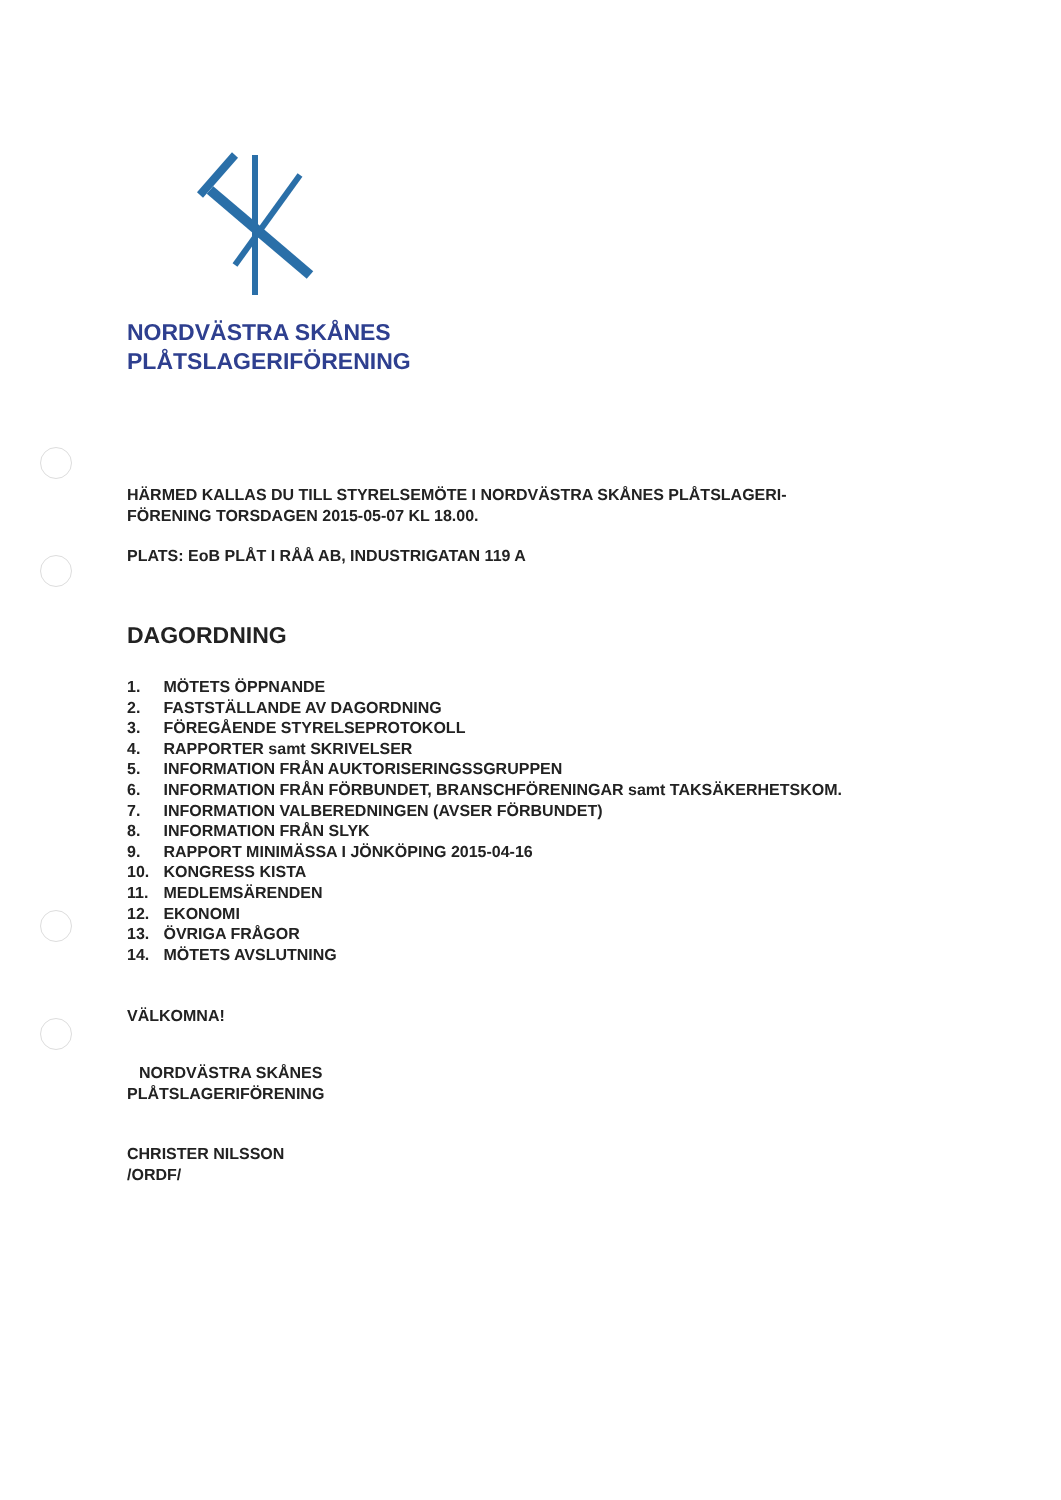NORDVÄSTRA SKÅNES
PLÅTSLAGERIFÖRENING
HÄRMED KALLAS DU TILL STYRELSEMÖTE I NORDVÄSTRA SKÅNES PLÅTSLAGERI-
FÖRENING TORSDAGEN 2015-05-07 KL 18.00.
PLATS: EoB PLÅT I RÅÅ AB, INDUSTRIGATAN 119 A
DAGORDNING
1. MÖTETS ÖPPNANDE
2. FASTSTÄLLANDE AV DAGORDNING
3. FÖREGÅENDE STYRELSEPROTOKOLL
4. RAPPORTER samt SKRIVELSER
5. INFORMATION FRÅN AUKTORISERINGSSGRUPPEN
6. INFORMATION FRÅN FÖRBUNDET, BRANSCHFÖRENINGAR samt TAKSÄKERHETSKOM.
7. INFORMATION VALBEREDNINGEN (AVSER FÖRBUNDET)
8. INFORMATION FRÅN SLYK
9. RAPPORT MINIMÄSSA I JÖNKÖPING 2015-04-16
10. KONGRESS KISTA
11. MEDLEMSÄRENDEN
12. EKONOMI
13. ÖVRIGA FRÅGOR
14. MÖTETS AVSLUTNING
VÄLKOMNA!
NORDVÄSTRA SKÅNES
PLÅTSLAGERIFÖRENING
CHRISTER NILSSON
/ORDF/